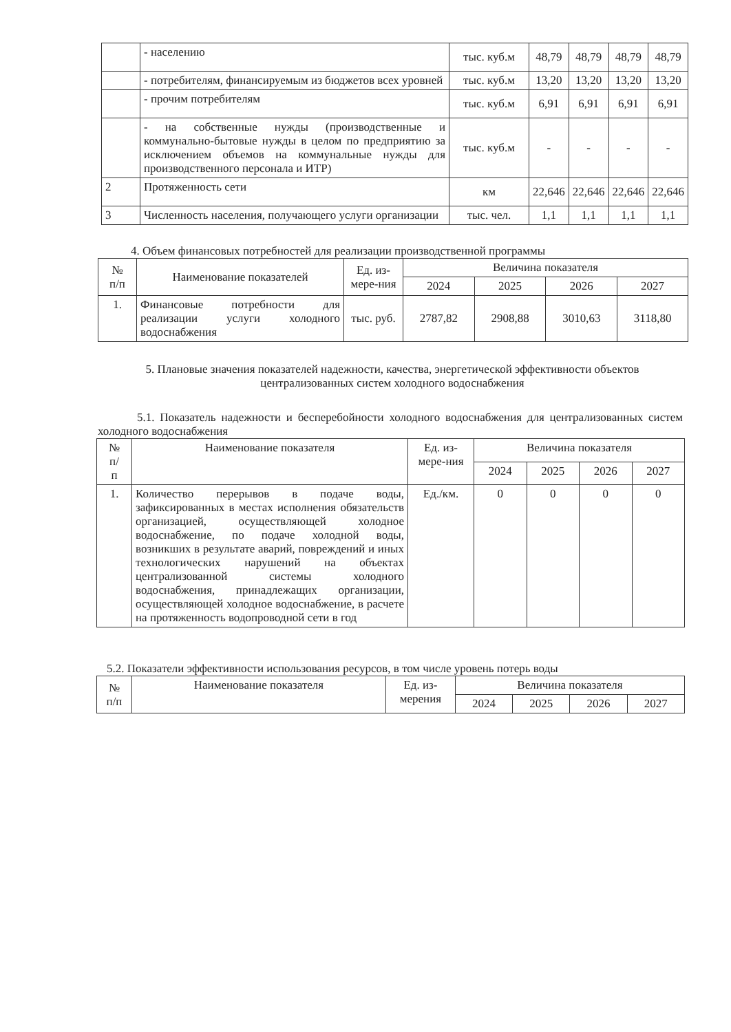| | - населению | тыс. куб.м | 48,79 | 48,79 | 48,79 | 48,79 |
| | - потребителям, финансируемым из бюджетов всех уровней | тыс. куб.м | 13,20 | 13,20 | 13,20 | 13,20 |
| | - прочим потребителям | тыс. куб.м | 6,91 | 6,91 | 6,91 | 6,91 |
| | - на собственные нужды (производственные и коммунально-бытовые нужды в целом по предприятию за исключением объемов на коммунальные нужды для производственного персонала и ИТР) | тыс. куб.м | - | - | - | - |
| 2 | Протяженность сети | км | 22,646 | 22,646 | 22,646 | 22,646 |
| 3 | Численность населения, получающего услуги организации | тыс. чел. | 1,1 | 1,1 | 1,1 | 1,1 |
4. Объем финансовых потребностей для реализации производственной программы
| № п/п | Наименование показателей | Ед. из-мере-ния | Величина показателя | | | |
| --- | --- | --- | --- | --- | --- | --- |
| | | | 2024 | 2025 | 2026 | 2027 |
| 1. | Финансовые потребности для реализации услуги холодного водоснабжения | тыс. руб. | 2787,82 | 2908,88 | 3010,63 | 3118,80 |
5. Плановые значения показателей надежности, качества, энергетической эффективности объектов централизованных систем холодного водоснабжения
5.1. Показатель надежности и бесперебойности холодного водоснабжения для централизованных систем холодного водоснабжения
| № п/ п | Наименование показателя | Ед. из-мере-ния | Величина показателя | | | |
| --- | --- | --- | --- | --- | --- | --- |
| | | | 2024 | 2025 | 2026 | 2027 |
| 1. | Количество перерывов в подаче воды, зафиксированных в местах исполнения обязательств организацией, осуществляющей холодное водоснабжение, по подаче холодной воды, возникших в результате аварий, повреждений и иных технологических нарушений на объектах централизованной системы холодного водоснабжения, принадлежащих организации, осуществляющей холодное водоснабжение, в расчете на протяженность водопроводной сети в год | Ед./км. | 0 | 0 | 0 | 0 |
5.2. Показатели эффективности использования ресурсов, в том числе уровень потерь воды
| № п/п | Наименование показателя | Ед. из-мерения | Величина показателя | | | |
| --- | --- | --- | --- | --- | --- | --- |
| | | | 2024 | 2025 | 2026 | 2027 |